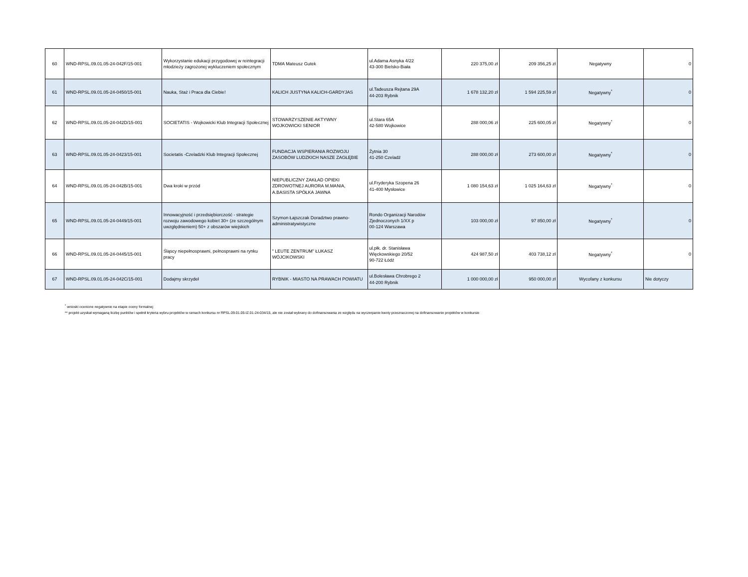| 60 | WND-RPSL.09.01.05-24-042F/15-001 | Wykorzystanie edukacji przygodowej w reintegracji młodzieży zagrożonej wykluczeniem społecznym | TDMA Mateusz Gutek | ul.Adama Asnyka 4/22 43-300 Bielsko-Biała | 220 375,00 zł | 209 356,25 zł | Negatywny | 0 |
| 61 | WND-RPSL.09.01.05-24-0450/15-001 | Nauka, Staż i Praca dla Ciebie! | KALICH JUSTYNA KALICH-GARDYJAS | ul.Tadeusza Rejtana 29A 44-203 Rybnik | 1 678 132,20 zł | 1 594 225,59 zł | Negatywny<sup>*</sup> | 0 |
| 62 | WND-RPSL.09.01.05-24-042D/15-001 | SOCIETATIS - Wojkowicki Klub Integracji Społecznej | STOWARZYSZENIE AKTYWNY WOJKOWICKI SENIOR | ul.Stara 65A 42-580 Wojkowice | 288 000,06 zł | 225 600,05 zł | Negatywny<sup>*</sup> | 0 |
| 63 | WND-RPSL.09.01.05-24-0423/15-001 | Societatis -Czeladzki Klub Integracji Społecznej | FUNDACJA WSPIERANIA ROZWOJU ZASOBÓW LUDZKICH NASZE ZAGŁĘBIE | Żytnia 30 41-250 Czeladź | 288 000,00 zł | 273 600,00 zł | Negatywny<sup>*</sup> | 0 |
| 64 | WND-RPSL.09.01.05-24-042B/15-001 | Dwa kroki w przód | NIEPUBLICZNY ZAKŁAD OPIEKI ZDROWOTNEJ AURORA M.MANIA, A.BASISTA SPÓŁKA JAWNA | ul.Fryderyka Szopena 26 41-400 Mysłowice | 1 080 154,63 zł | 1 025 164,63 zł | Negatywny<sup>*</sup> | 0 |
| 65 | WND-RPSL.09.01.05-24-0449/15-001 | Innowacyjność i przedsiębiorczość - strategie rozwoju zawodowego kobiet 30+ (ze szczególnym uwzględnieniem) 50+ z obszarów wiejskich | Szymon Łajszczak Doradztwo prawno-administratywistyczne | Rondo Organizacji Narodów Zjednoczonych 1/XX p 00-124 Warszawa | 103 000,00 zł | 97 850,00 zł | Negatywny<sup>*</sup> | 0 |
| 66 | WND-RPSL.09.01.05-24-0445/15-001 | Śląscy niepełnosprawni, pełnosprawni na rynku pracy | " LEUTE ZENTRUM" ŁUKASZ WÓJCIKOWSKI | ul.płk. dr. Stanisława Więckowskiego 20/52 90-722 Łódź | 424 987,50 zł | 403 738,12 zł | Negatywny<sup>*</sup> | 0 |
| 67 | WND-RPSL.09.01.05-24-042C/15-001 | Dodajmy skrzydeł | RYBNIK - MIASTO NA PRAWACH POWIATU | ul.Bolesława Chrobrego 2 44-200 Rybnik | 1 000 000,00 zł | 950 000,00 zł | Wycofany z konkursu | Nie dotyczy |
<sup>*</sup> wnioski ocenione negatywnie na etapie oceny formalnej
** projekt uzyskał wymaganą liczbę punktów i spełnił kryteria wybru projektów w ramach konkursu nr RPSL.09.01.05-IZ.01-24-034/15, ale nie został wybrany do dofinansowania ze względu na wyczerpanie kwoty przeznaczonej na dofinansowanie projektów w konkursie